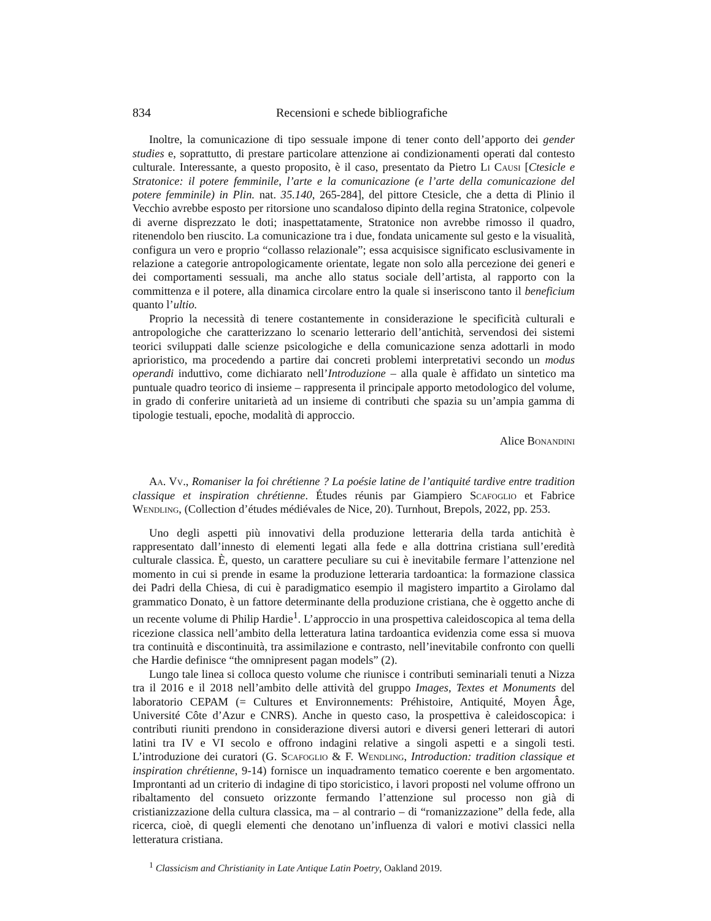834 Recensioni e schede bibliografiche
Inoltre, la comunicazione di tipo sessuale impone di tener conto dell’apporto dei gender studies e, soprattutto, di prestare particolare attenzione ai condizionamenti operati dal contesto culturale. Interessante, a questo proposito, è il caso, presentato da Pietro Li Causi [Ctesicle e Stratonice: il potere femminile, l’arte e la comunicazione (e l’arte della comunicazione del potere femminile) in Plin. nat. 35.140, 265-284], del pittore Ctesicle, che a detta di Plinio il Vecchio avrebbe esposto per ritorsione uno scandaloso dipinto della regina Stratonice, colpevole di averne disprezzato le doti; inaspettatamente, Stratonice non avrebbe rimosso il quadro, ritenendolo ben riuscito. La comunicazione tra i due, fondata unicamente sul gesto e la visualità, configura un vero e proprio “collasso relazionale”; essa acquisisce significato esclusivamente in relazione a categorie antropologicamente orientate, legate non solo alla percezione dei generi e dei comportamenti sessuali, ma anche allo status sociale dell’artista, al rapporto con la committenza e il potere, alla dinamica circolare entro la quale si inseriscono tanto il beneficium quanto l’ultio.
Proprio la necessità di tenere costantemente in considerazione le specificità culturali e antropologiche che caratterizzano lo scenario letterario dell’antichità, servendosi dei sistemi teorici sviluppati dalle scienze psicologiche e della comunicazione senza adottarli in modo aprioristico, ma procedendo a partire dai concreti problemi interpretativi secondo un modus operandi induttivo, come dichiarato nell’Introduzione – alla quale è affidato un sintetico ma puntuale quadro teorico di insieme – rappresenta il principale apporto metodologico del volume, in grado di conferire unitarietà ad un insieme di contributi che spazia su un’ampia gamma di tipologie testuali, epoche, modalità di approccio.
Alice Bonandini
Aa. Vv., Romaniser la foi chrétienne ? La poésie latine de l’antiquité tardive entre tradition classique et inspiration chrétienne. Études réunis par Giampiero Scafoglio et Fabrice Wendling, (Collection d’études médiévales de Nice, 20). Turnhout, Brepols, 2022, pp. 253.
Uno degli aspetti più innovativi della produzione letteraria della tarda antichità è rappresentato dall’innesto di elementi legati alla fede e alla dottrina cristiana sull’eredità culturale classica. È, questo, un carattere peculiare su cui è inevitabile fermare l’attenzione nel momento in cui si prende in esame la produzione letteraria tardoantica: la formazione classica dei Padri della Chiesa, di cui è paradigmatico esempio il magistero impartito a Girolamo dal grammatico Donato, è un fattore determinante della produzione cristiana, che è oggetto anche di un recente volume di Philip Hardie<sup>1</sup>. L’approccio in una prospettiva caleidoscopica al tema della ricezione classica nell’ambito della letteratura latina tardoantica evidenzia come essa si muova tra continuità e discontinuità, tra assimilazione e contrasto, nell’inevitabile confronto con quelli che Hardie definisce “the omnipresent pagan models” (2).
Lungo tale linea si colloca questo volume che riunisce i contributi seminariali tenuti a Nizza tra il 2016 e il 2018 nell’ambito delle attività del gruppo Images, Textes et Monuments del laboratorio CEPAM (= Cultures et Environnements: Préhistoire, Antiquité, Moyen Âge, Université Côte d’Azur e CNRS). Anche in questo caso, la prospettiva è caleidoscopica: i contributi riuniti prendono in considerazione diversi autori e diversi generi letterari di autori latini tra IV e VI secolo e offrono indagini relative a singoli aspetti e a singoli testi. L’introduzione dei curatori (G. Scafoglio & F. Wendling, Introduction: tradition classique et inspiration chrétienne, 9-14) fornisce un inquadramento tematico coerente e ben argomentato. Improntanti ad un criterio di indagine di tipo storicistico, i lavori proposti nel volume offrono un ribaltamento del consueto orizzonte fermando l’attenzione sul processo non già di cristianizzazione della cultura classica, ma – al contrario – di “romanizzazione” della fede, alla ricerca, cioè, di quegli elementi che denotano un’influenza di valori e motivi classici nella letteratura cristiana.
<sup>1</sup> Classicism and Christianity in Late Antique Latin Poetry, Oakland 2019.